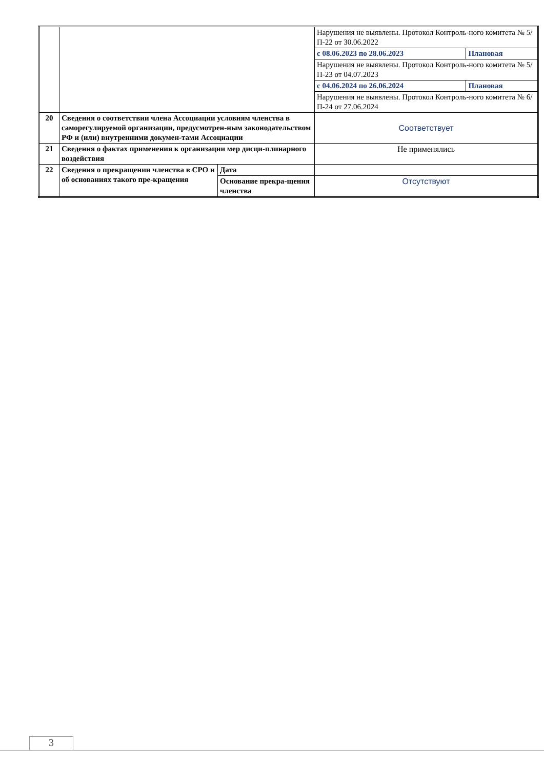| | | | Нарушения не выявлены. Протокол Контроль-ного комитета № 5/П-22 от 30.06.2022 | |
| | | | с 08.06.2023 по 28.06.2023 | Плановая |
| | | | Нарушения не выявлены. Протокол Контроль-ного комитета № 5/П-23 от 04.07.2023 | |
| | | | с 04.06.2024 по 26.06.2024 | Плановая |
| | | | Нарушения не выявлены. Протокол Контроль-ного комитета № 6/П-24 от 27.06.2024 | |
| 20 | Сведения о соответствии члена Ассоциации условиям членства в саморегулируемой организации, предусмотрен-ным законодательством РФ и (или) внутренними докумен-тами Ассоциации | | Соответствует | |
| 21 | Сведения о фактах применения к организации мер дисци-плинарного воздействия | | Не применялись | |
| 22 | Сведения о прекращении членства в СРО и об основаниях такого пре-кращения | Дата | | |
| | | Основание прекра-щения членства | Отсутствуют | |
3